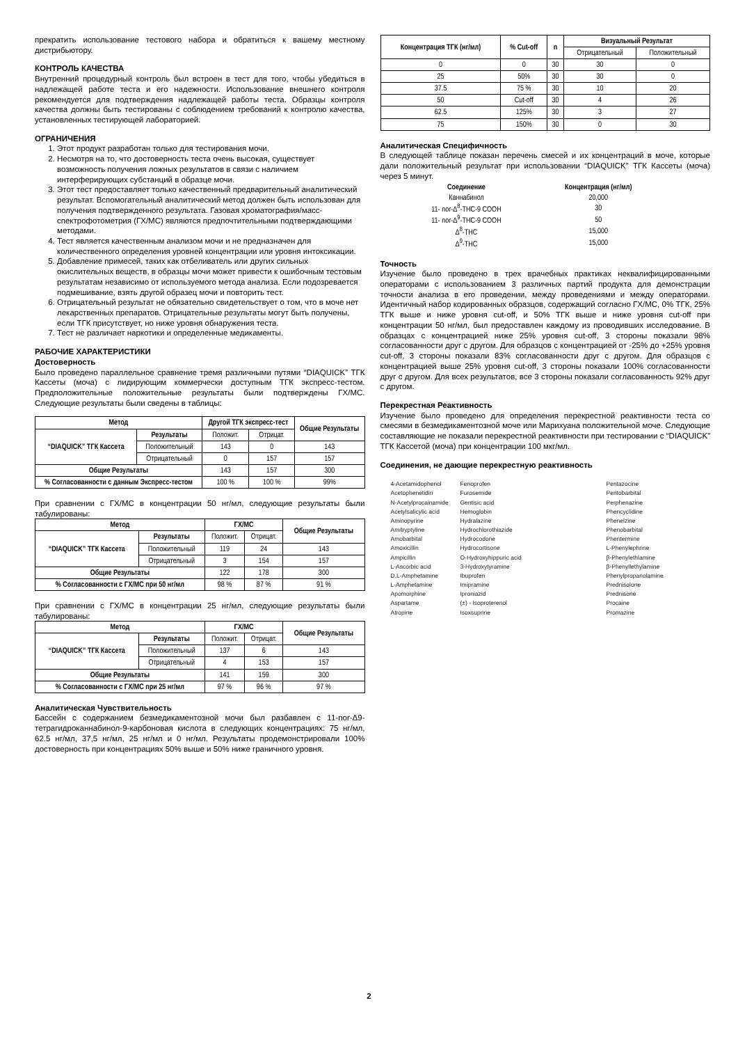прекратить использование тестового набора и обратиться к вашему местному дистрибьютору.
КОНТРОЛЬ КАЧЕСТВА
Внутренний процедурный контроль был встроен в тест для того, чтобы убедиться в надлежащей работе теста и его надежности. Использование внешнего контроля рекомендуется для подтверждения надлежащей работы теста. Образцы контроля качества должны быть тестированы с соблюдением требований к контролю качества, установленных тестирующей лабораторией.
ОГРАНИЧЕНИЯ
1. Этот продукт разработан только для тестирования мочи.
2. Несмотря на то, что достоверность теста очень высокая, существует возможность получения ложных результатов в связи с наличием интерферирующих субстанций в образце мочи.
3. Этот тест предоставляет только качественный предварительный аналитический результат. Вспомогательный аналитический метод должен быть использован для получения подтвержденного результата. Газовая хроматография/масс-спектрофотометрия (ГХ/МС) являются предпочтительными подтверждающими методами.
4. Тест является качественным анализом мочи и не предназначен для количественного определения уровней концентрации или уровня интоксикации.
5. Добавление примесей, таких как отбеливатель или других сильных окислительных веществ, в образцы мочи может привести к ошибочным тестовым результатам независимо от используемого метода анализа. Если подозревается подмешивание, взять другой образец мочи и повторить тест.
6. Отрицательный результат не обязательно свидетельствует о том, что в моче нет лекарственных препаратов. Отрицательные результаты могут быть получены, если ТГК присутствует, но ниже уровня обнаружения теста.
7. Тест не различает наркотики и определенные медикаменты.
РАБОЧИЕ ХАРАКТЕРИСТИКИ
Достоверность
Было проведено параллельное сравнение тремя различными путями “DIAQUICK” ТГК Кассеты (моча) с лидирующим коммерчески доступным ТГК экспресс-тестом. Предположительные положительные результаты были подтверждены ГХ/МС. Следующие результаты были сведены в таблицы:
| Метод | | Другой ТГК экспресс-тест | | Общие Результаты |
| --- | --- | --- | --- | --- |
| “DIAQUICK” ТГК Кассета | Результаты | Положит. | Отрицат. | |
| | Положительный | 143 | 0 | 143 |
| | Отрицательный | 0 | 157 | 157 |
| Общие Результаты | | 143 | 157 | 300 |
| % Согласованности с данным Экспресс-тестом | | 100 % | 100 % | 99% |
При сравнении с ГХ/МС в концентрации 50 нг/мл, следующие результаты были табулированы:
| Метод | | ГХ/МС | | Общие Результаты |
| --- | --- | --- | --- | --- |
| “DIAQUICK” ТГК Кассета | Результаты | Положит. | Отрицат. | |
| | Положительный | 119 | 24 | 143 |
| | Отрицательный | 3 | 154 | 157 |
| Общие Результаты | | 122 | 178 | 300 |
| % Согласованности с ГХ/МС при 50 нг/мл | | 98 % | 87 % | 91 % |
При сравнении с ГХ/МС в концентрации 25 нг/мл, следующие результаты были табулированы:
| Метод | | ГХ/МС | | Общие Результаты |
| --- | --- | --- | --- | --- |
| “DIAQUICK” ТГК Кассета | Результаты | Положит. | Отрицат. | |
| | Положительный | 137 | 6 | 143 |
| | Отрицательный | 4 | 153 | 157 |
| Общие Результаты | | 141 | 159 | 300 |
| % Согласованности с ГХ/МС при 25 нг/мл | | 97 % | 96 % | 97 % |
Аналитическая Чувствительность
Бассейн с содержанием безмедикаментозной мочи был разбавлен с 11-nor-Δ9-тетрагидроканнабинол-9-карбоновая кислота в следующих концентрациях: 75 нг/мл, 62.5 нг/мл, 37,5 нг/мл, 25 нг/мл и 0 нг/мл. Результаты продемонстрировали 100% достоверность при концентрациях 50% выше и 50% ниже граничного уровня.
| Концентрация ТГК (нг/мл) | % Cut-off | n | Визуальный Результат | |
| --- | --- | --- | --- | --- |
| | | | Отрицательный | Положительный |
| 0 | 0 | 30 | 30 | 0 |
| 25 | 50% | 30 | 30 | 0 |
| 37.5 | 75 % | 30 | 10 | 20 |
| 50 | Cut-off | 30 | 4 | 26 |
| 62.5 | 125% | 30 | 3 | 27 |
| 75 | 150% | 30 | 0 | 30 |
Аналитическая Специфичность
В следующей таблице показан перечень смесей и их концентраций в моче, которые дали положительный результат при использовании “DIAQUICK” ТГК Кассеты (моча) через 5 минут.
| Соединение | Концентрация (нг/мл) |
| --- | --- |
| Каннабинол | 20,000 |
| 11- nor-Δ<sup>8</sup>-THC-9 COOH | 30 |
| 11- nor-Δ<sup>9</sup>-THC-9 COOH | 50 |
| Δ<sup>8</sup>-THC | 15,000 |
| Δ<sup>9</sup>-THC | 15,000 |
Точность
Изучение было проведено в трех врачебных практиках неквалифицированными операторами с использованием 3 различных партий продукта для демонстрации точности анализа в его проведении, между проведениями и между операторами. Идентичный набор кодированных образцов, содержащий согласно ГХ/МС, 0% ТГК, 25% ТГК выше и ниже уровня cut-off, и 50% ТГК выше и ниже уровня cut-off при концентрации 50 нг/мл, был предоставлен каждому из проводивших исследование. В образцах с концентрацией ниже 25% уровня cut-off, 3 стороны показали 98% согласованности друг с другом. Для образцов с концентрацией от -25% до +25% уровня cut-off, 3 стороны показали 83% согласованности друг с другом. Для образцов с концентрацией выше 25% уровня cut-off, 3 стороны показали 100% согласованности друг с другом. Для всех результатов, все 3 стороны показали согласованность 92% друг с другом.
Перекрестная Реактивность
Изучение было проведено для определения перекрестной реактивности теста со смесями в безмедикаментозной моче или Марихуана положительной моче. Следующие составляющие не показали перекрестной реактивности при тестировании с “DIAQUICK” ТГК Кассетой (моча) при концентрации 100 мкг/мл.
Соединения, не дающие перекрестную реактивность
4-Acetamidophenol
Acetophenetidin
N-Acetylprocainamide
Acetylsalicylic acid
Aminopyrine
Amitryptyline
Amobarbital
Amoxicillin
Ampicillin
L-Ascorbic acid
D,L-Amphetamine
L-Amphetamine
Apomorphine
Aspartame
Atropine
Fenoprofen
Furosemide
Gentisic acid
Hemoglobin
Hydralazine
Hydrochlorothiazide
Hydrocodone
Hydrocortisone
O-Hydroxyhippuric acid
3-Hydroxytyramine
Ibuprofen
Imipramine
Iproniazid
(±) - Isoproterenol
Isoxsuprine
Pentazocine
Pentobarbital
Perphenazine
Phencyclidine
Phenelzine
Phenobarbital
Phentermine
L-Phenylephrine
β-Phenylethlamine
β-Phenyllethylamine
Phenylpropanolamine
Prednisolone
Prednisone
Procaine
Promazine
2